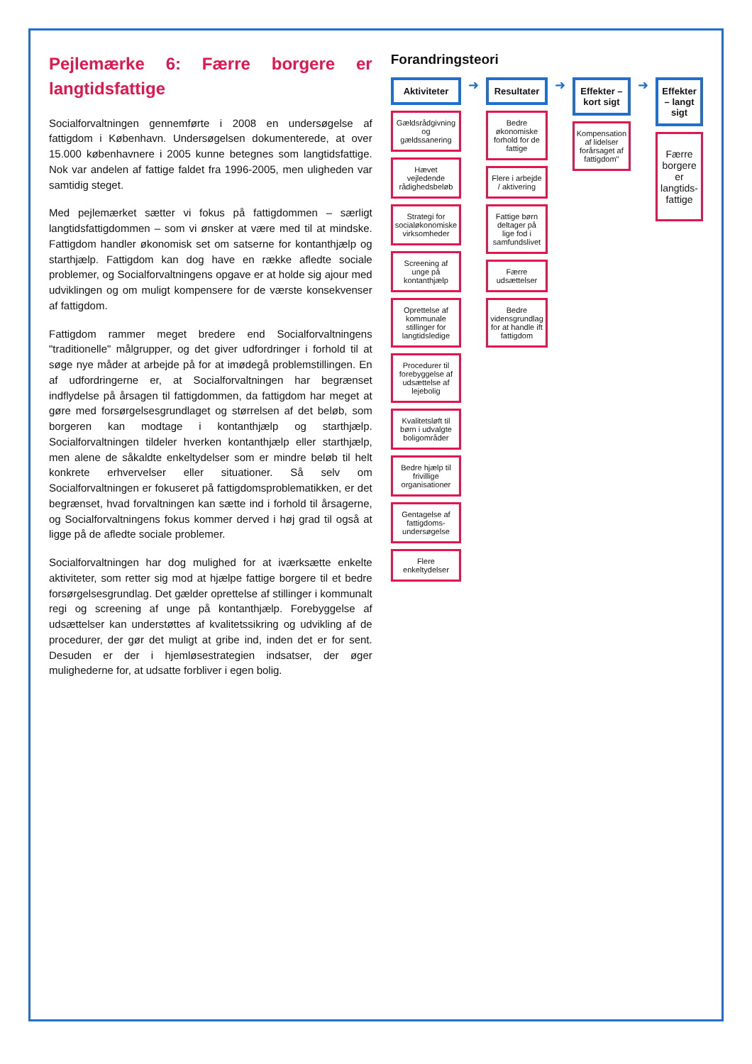Pejlemærke 6: Færre borgere er langtidsfattige
Socialforvaltningen gennemførte i 2008 en undersøgelse af fattigdom i København. Undersøgelsen dokumenterede, at over 15.000 københavnere i 2005 kunne betegnes som langtidsfattige. Nok var andelen af fattige faldet fra 1996-2005, men uligheden var samtidig steget.
Med pejlemærket sætter vi fokus på fattigdommen – særligt langtidsfattigdommen – som vi ønsker at være med til at mindske. Fattigdom handler økonomisk set om satserne for kontanthjælp og starthjælp. Fattigdom kan dog have en række afledte sociale problemer, og Socialforvaltningens opgave er at holde sig ajour med udviklingen og om muligt kompensere for de værste konsekvenser af fattigdom.
Fattigdom rammer meget bredere end Socialforvaltningens "traditionelle" målgrupper, og det giver udfordringer i forhold til at søge nye måder at arbejde på for at imødegå problemstillingen. En af udfordringerne er, at Socialforvaltningen har begrænset indflydelse på årsagen til fattigdommen, da fattigdom har meget at gøre med forsørgelsesgrundlaget og størrelsen af det beløb, som borgeren kan modtage i kontanthjælp og starthjælp. Socialforvaltningen tildeler hverken kontanthjælp eller starthjælp, men alene de såkaldte enkeltydelser som er mindre beløb til helt konkrete erhvervelser eller situationer. Så selv om Socialforvaltningen er fokuseret på fattigdomsproblematikken, er det begrænset, hvad forvaltningen kan sætte ind i forhold til årsagerne, og Socialforvaltningens fokus kommer derved i høj grad til også at ligge på de afledte sociale problemer.
Socialforvaltningen har dog mulighed for at iværksætte enkelte aktiviteter, som retter sig mod at hjælpe fattige borgere til et bedre forsørgelsesgrundlag. Det gælder oprettelse af stillinger i kommunalt regi og screening af unge på kontanthjælp. Forebyggelse af udsættelser kan understøttes af kvalitetssikring og udvikling af de procedurer, der gør det muligt at gribe ind, inden det er for sent. Desuden er der i hjemløsestrategien indsatser, der øger mulighederne for, at udsatte forbliver i egen bolig.
Forandringsteori
Aktiviteter
Gældsrådgivning og gældssanering
Hævet vejledende rådighedsbeløb
Strategi for socialøkonomiske virksomheder
Screening af unge på kontanthjælp
Oprettelse af kommunale stillinger for langtidsledige
Procedurer til forebyggelse af udsættelse af lejebolig
Kvalitetsløft til børn i udvalgte boligområder
Bedre hjælp til frivillige organisationer
Gentagelse af fattigdoms-undersøgelse
Flere enkeltydelser
➜
Resultater
Bedre økonomiske forhold for de fattige
Flere i arbejde / aktivering
Fattige børn deltager på lige fod i samfundslivet
Færre udsættelser
Bedre vidensgrundlag for at handle ift fattigdom
➜
Effekter – kort sigt
Kompensation af lidelser forårsaget af fattigdom"
➜
Effekter – langt sigt
Færre borgere er langtids-fattige